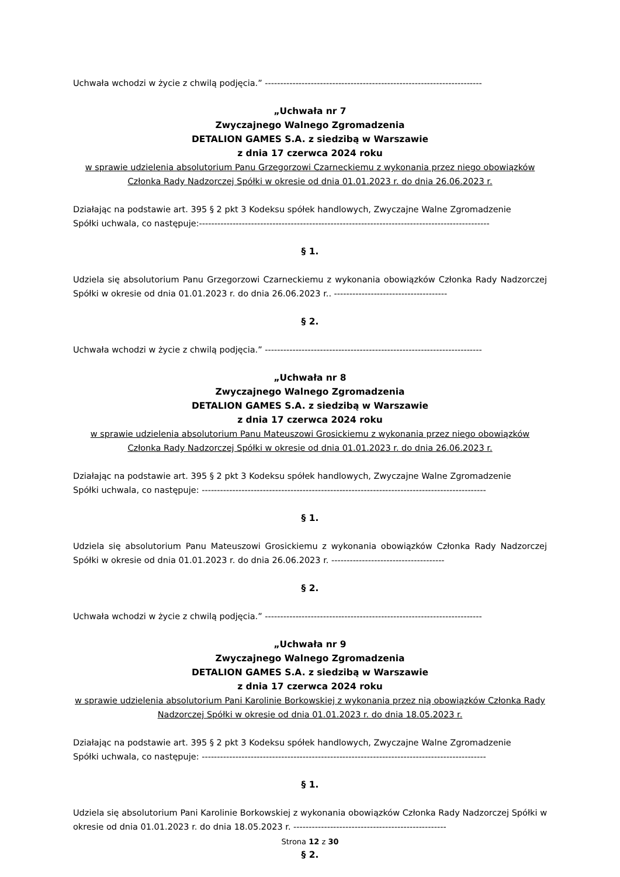Uchwała wchodzi w życie z chwilą podjęcia.” -----------------------------------------------------------------------
„Uchwała nr 7
Zwyczajnego Walnego Zgromadzenia
DETALION GAMES S.A. z siedzibą w Warszawie
z dnia 17 czerwca 2024 roku
w sprawie udzielenia absolutorium Panu Grzegorzowi Czarneckiemu z wykonania przez niego obowiązków Członka Rady Nadzorczej Spółki w okresie od dnia 01.01.2023 r. do dnia 26.06.2023 r.
Działając na podstawie art. 395 § 2 pkt 3 Kodeksu spółek handlowych, Zwyczajne Walne Zgromadzenie
Spółki uchwala, co następuje:-----------------------------------------------------------------------------------------------
§ 1.
Udziela się absolutorium Panu Grzegorzowi Czarneckiemu z wykonania obowiązków Członka Rady Nadzorczej Spółki w okresie od dnia 01.01.2023 r. do dnia 26.06.2023 r.. -------------------------------------
§ 2.
Uchwała wchodzi w życie z chwilą podjęcia.” -----------------------------------------------------------------------
„Uchwała nr 8
Zwyczajnego Walnego Zgromadzenia
DETALION GAMES S.A. z siedzibą w Warszawie
z dnia 17 czerwca 2024 roku
w sprawie udzielenia absolutorium Panu Mateuszowi Grosickiemu z wykonania przez niego obowiązków Członka Rady Nadzorczej Spółki w okresie od dnia 01.01.2023 r. do dnia 26.06.2023 r.
Działając na podstawie art. 395 § 2 pkt 3 Kodeksu spółek handlowych, Zwyczajne Walne Zgromadzenie
Spółki uchwala, co następuje: ---------------------------------------------------------------------------------------------
§ 1.
Udziela się absolutorium Panu Mateuszowi Grosickiemu z wykonania obowiązków Członka Rady Nadzorczej Spółki w okresie od dnia 01.01.2023 r. do dnia 26.06.2023 r. -------------------------------------
§ 2.
Uchwała wchodzi w życie z chwilą podjęcia.” -----------------------------------------------------------------------
„Uchwała nr 9
Zwyczajnego Walnego Zgromadzenia
DETALION GAMES S.A. z siedzibą w Warszawie
z dnia 17 czerwca 2024 roku
w sprawie udzielenia absolutorium Pani Karolinie Borkowskiej z wykonania przez nią obowiązków Członka Rady Nadzorczej Spółki w okresie od dnia 01.01.2023 r. do dnia 18.05.2023 r.
Działając na podstawie art. 395 § 2 pkt 3 Kodeksu spółek handlowych, Zwyczajne Walne Zgromadzenie
Spółki uchwala, co następuje: ---------------------------------------------------------------------------------------------
§ 1.
Udziela się absolutorium Pani Karolinie Borkowskiej z wykonania obowiązków Członka Rady Nadzorczej Spółki w okresie od dnia 01.01.2023 r. do dnia 18.05.2023 r. --------------------------------------------------
§ 2.
Strona 12 z 30